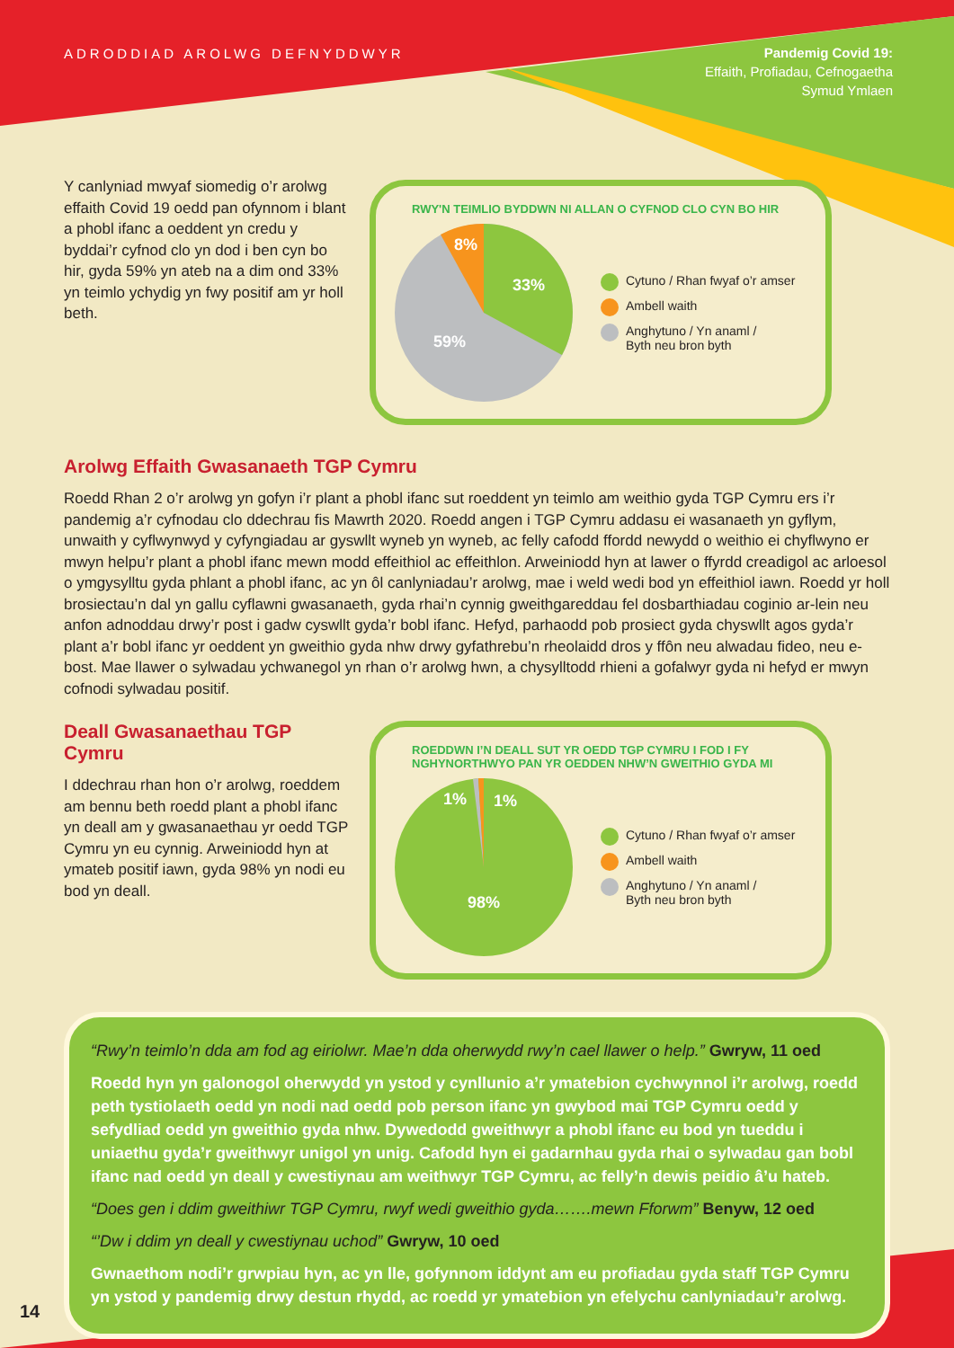ADRODDIAD AROLWG DEFNYDDWYR
Pandemig Covid 19:
Effaith, Profiadau, Cefnogaetha
Symud Ymlaen
Y canlyniad mwyaf siomedig o’r arolwg effaith Covid 19 oedd pan ofynnom i blant a phobl ifanc a oeddent yn credu y byddai’r cyfnod clo yn dod i ben cyn bo hir, gyda 59% yn ateb na a dim ond 33% yn teimlo ychydig yn fwy positif am yr holl beth.
RWY'N TEIMLIO BYDDWN NI ALLAN O CYFNOD CLO CYN BO HIR
33%
8%
59%
Cytuno / Rhan fwyaf o’r amser
Ambell waith
Anghytuno / Yn anaml /
Byth neu bron byth
Arolwg Effaith Gwasanaeth TGP Cymru
Roedd Rhan 2 o’r arolwg yn gofyn i’r plant a phobl ifanc sut roeddent yn teimlo am weithio gyda TGP Cymru ers i’r pandemig a’r cyfnodau clo ddechrau fis Mawrth 2020. Roedd angen i TGP Cymru addasu ei wasanaeth yn gyflym, unwaith y cyflwynwyd y cyfyngiadau ar gyswllt wyneb yn wyneb, ac felly cafodd ffordd newydd o weithio ei chyflwyno er mwyn helpu’r plant a phobl ifanc mewn modd effeithiol ac effeithlon. Arweiniodd hyn at lawer o ffyrdd creadigol ac arloesol o ymgysylltu gyda phlant a phobl ifanc, ac yn ôl canlyniadau’r arolwg, mae i weld wedi bod yn effeithiol iawn. Roedd yr holl brosiectau’n dal yn gallu cyflawni gwasanaeth, gyda rhai’n cynnig gweithgareddau fel dosbarthiadau coginio ar-lein neu anfon adnoddau drwy’r post i gadw cyswllt gyda’r bobl ifanc. Hefyd, parhaodd pob prosiect gyda chyswllt agos gyda’r plant a’r bobl ifanc yr oeddent yn gweithio gyda nhw drwy gyfathrebu’n rheolaidd dros y ffôn neu alwadau fideo, neu e-bost. Mae llawer o sylwadau ychwanegol yn rhan o’r arolwg hwn, a chysylltodd rhieni a gofalwyr gyda ni hefyd er mwyn cofnodi sylwadau positif.
Deall Gwasanaethau TGP Cymru
I ddechrau rhan hon o’r arolwg, roeddem am bennu beth roedd plant a phobl ifanc yn deall am y gwasanaethau yr oedd TGP Cymru yn eu cynnig. Arweiniodd hyn at ymateb positif iawn, gyda 98% yn nodi eu bod yn deall.
ROEDDWN I’N DEALL SUT YR OEDD TGP CYMRU I FOD I FY NGHYNORTHWYO PAN YR OEDDEN NHW’N GWEITHIO GYDA MI
1%
1%
98%
Cytuno / Rhan fwyaf o’r amser
Ambell waith
Anghytuno / Yn anaml /
Byth neu bron byth
“Rwy’n teimlo’n dda am fod ag eiriolwr. Mae’n dda oherwydd rwy’n cael llawer o help.” Gwryw, 11 oed
Roedd hyn yn galonogol oherwydd yn ystod y cynllunio a’r ymatebion cychwynnol i’r arolwg, roedd peth tystiolaeth oedd yn nodi nad oedd pob person ifanc yn gwybod mai TGP Cymru oedd y sefydliad oedd yn gweithio gyda nhw. Dywedodd gweithwyr a phobl ifanc eu bod yn tueddu i uniaethu gyda’r gweithwyr unigol yn unig. Cafodd hyn ei gadarnhau gyda rhai o sylwadau gan bobl ifanc nad oedd yn deall y cwestiynau am weithwyr TGP Cymru, ac felly’n dewis peidio â’u hateb.
“Does gen i ddim gweithiwr TGP Cymru, rwyf wedi gweithio gyda…….mewn Fforwm” Benyw, 12 oed
“’Dw i ddim yn deall y cwestiynau uchod” Gwryw, 10 oed
Gwnaethom nodi’r grwpiau hyn, ac yn lle, gofynnom iddynt am eu profiadau gyda staff TGP Cymru yn ystod y pandemig drwy destun rhydd, ac roedd yr ymatebion yn efelychu canlyniadau’r arolwg.
14